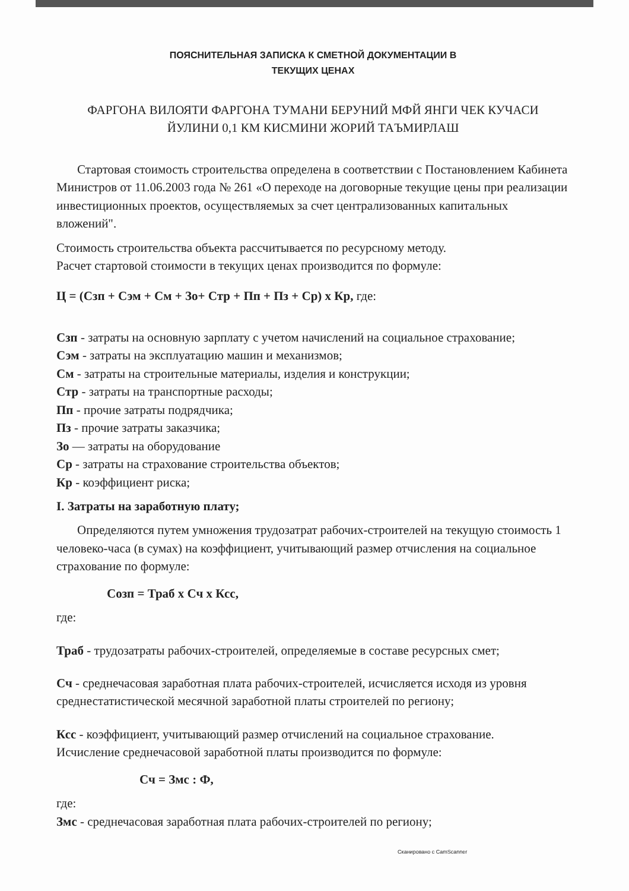ПОЯСНИТЕЛЬНАЯ ЗАПИСКА К СМЕТНОЙ ДОКУМЕНТАЦИИ В
ТЕКУЩИХ ЦЕНАХ
ФАРГОНА ВИЛОЯТИ ФАРГОНА ТУМАНИ БЕРУНИЙ МФЙ ЯНГИ ЧЕК КУЧАСИ
ЙУЛИНИ 0,1 КМ КИСМИНИ ЖОРИЙ ТАЪМИРЛАШ
Стартовая стоимость строительства определена в соответствии с Постановлением Кабинета Министров от 11.06.2003 года № 261 «О переходе на договорные текущие цены при реализации инвестиционных проектов, осуществляемых за счет централизованных капитальных вложений".
Стоимость строительства объекта рассчитывается по ресурсному методу.
Расчет стартовой стоимости в текущих ценах производится по формуле:
Ц = (Сзп + Сэм + См + Зо+ Стр + Пп + Пз + Ср) х Кр, где:
Сзп - затраты на основную зарплату с учетом начислений на социальное страхование;
Сэм - затраты на эксплуатацию машин и механизмов;
См - затраты на строительные материалы, изделия и конструкции;
Стр - затраты на транспортные расходы;
Пп - прочие затраты подрядчика;
Пз - прочие затраты заказчика;
Зо — затраты на оборудование
Ср - затраты на страхование строительства объектов;
Кр - коэффициент риска;
I. Затраты на заработную плату;
Определяются путем умножения трудозатрат рабочих-строителей на текущую стоимость 1 человеко-часа (в сумах) на коэффициент, учитывающий размер отчисления на социальное страхование по формуле:
Созп = Траб х Сч х Ксс,
где:
Траб - трудозатраты рабочих-строителей, определяемые в составе ресурсных смет;
Сч - среднечасовая заработная плата рабочих-строителей, исчисляется исходя из уровня среднестатистической месячной заработной платы строителей по региону;
Ксс - коэффициент, учитывающий размер отчислений на социальное страхование.
Исчисление среднечасовой заработной платы производится по формуле:
Сч = Змс : Ф,
где:
Змс - среднечасовая заработная плата рабочих-строителей по региону;
Сканировано с CamScanner